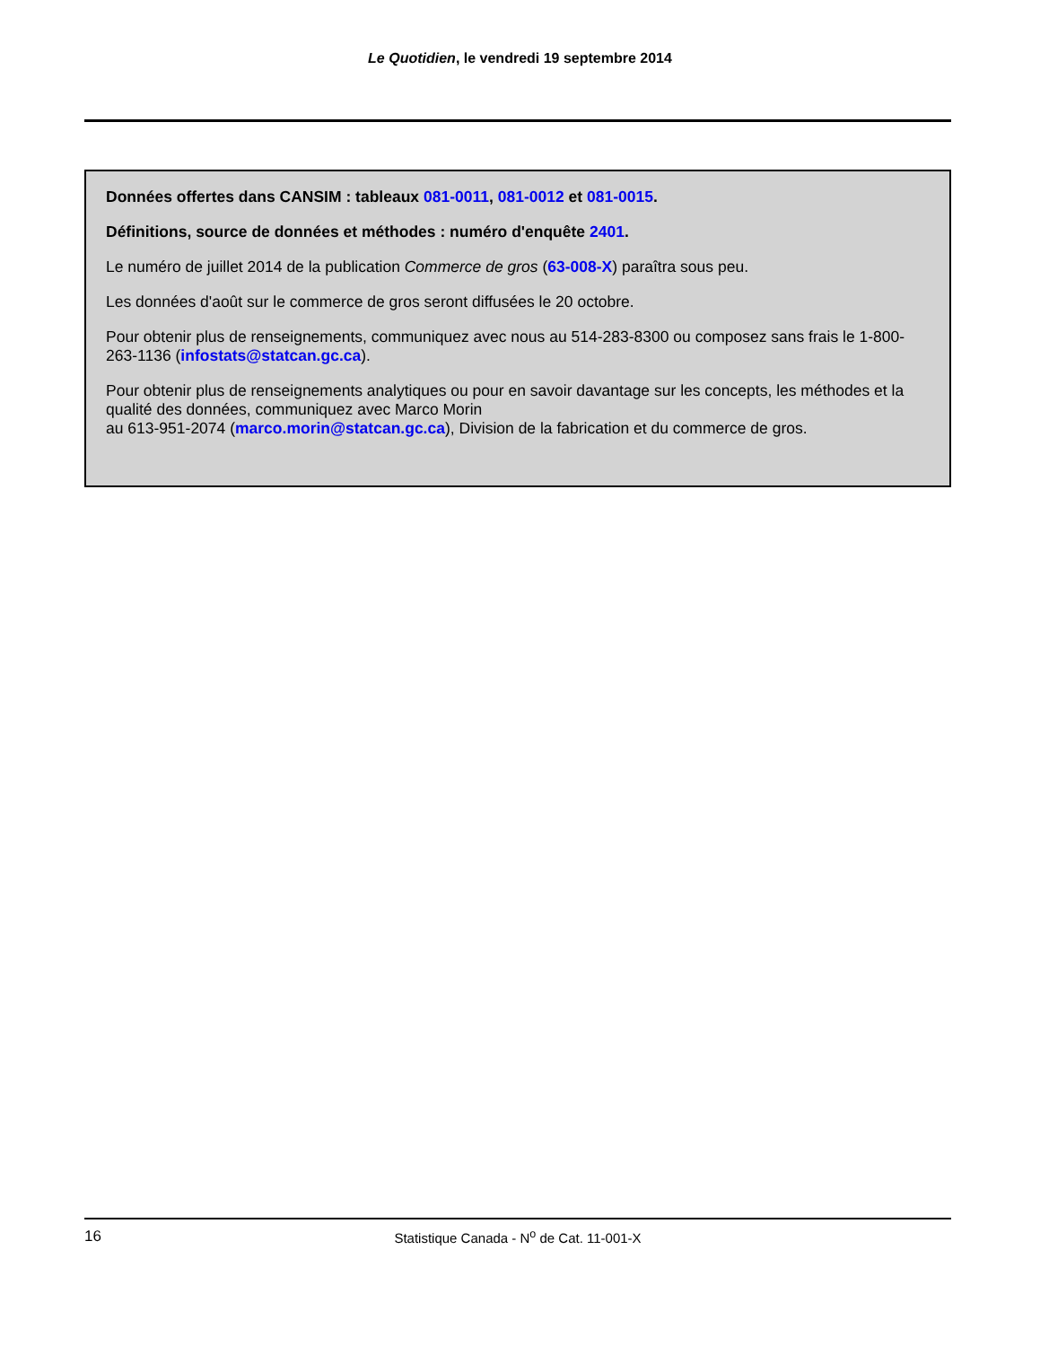Le Quotidien, le vendredi 19 septembre 2014
Données offertes dans CANSIM : tableaux 081-0011, 081-0012 et 081-0015.
Définitions, source de données et méthodes : numéro d'enquête 2401.
Le numéro de juillet 2014 de la publication Commerce de gros (63-008-X) paraîtra sous peu.
Les données d'août sur le commerce de gros seront diffusées le 20 octobre.
Pour obtenir plus de renseignements, communiquez avec nous au 514-283-8300 ou composez sans frais le 1-800-263-1136 (infostats@statcan.gc.ca).
Pour obtenir plus de renseignements analytiques ou pour en savoir davantage sur les concepts, les méthodes et la qualité des données, communiquez avec Marco Morin
au 613-951-2074 (marco.morin@statcan.gc.ca), Division de la fabrication et du commerce de gros.
16
Statistique Canada - N<sup>o</sup> de Cat. 11-001-X